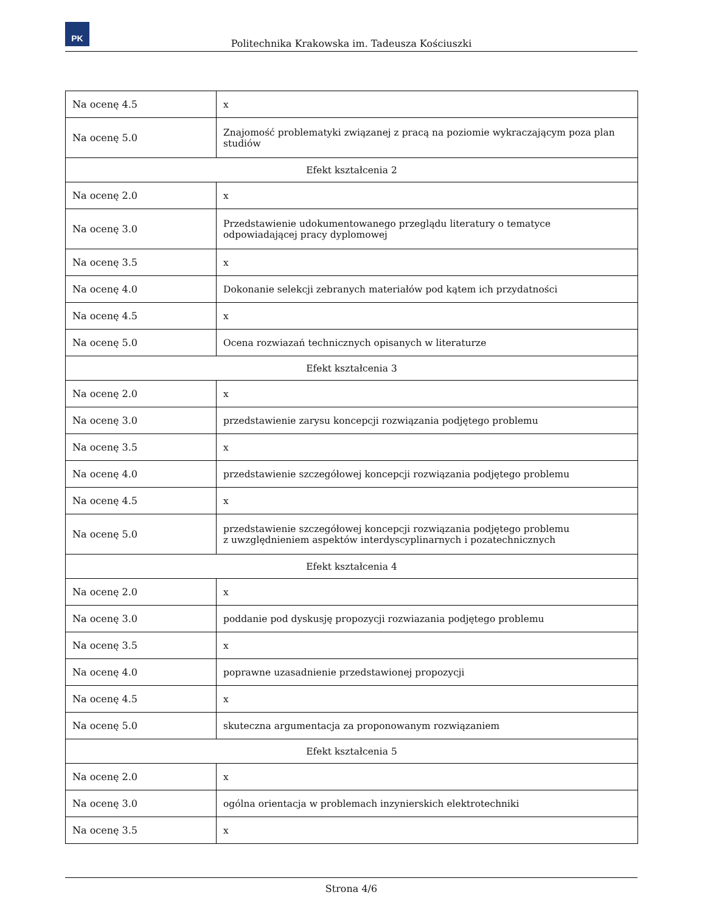PK
Politechnika Krakowska im. Tadeusza Kościuszki
| Na ocenę 4.5 | x |
| Na ocenę 5.0 | Znajomość problematyki związanej z pracą na poziomie wykraczającym poza plan studiów |
| Efekt kształcenia 2 | |
| Na ocenę 2.0 | x |
| Na ocenę 3.0 | Przedstawienie udokumentowanego przeglądu literatury o tematyce odpowiadającej pracy dyplomowej |
| Na ocenę 3.5 | x |
| Na ocenę 4.0 | Dokonanie selekcji zebranych materiałów pod kątem ich przydatności |
| Na ocenę 4.5 | x |
| Na ocenę 5.0 | Ocena rozwiazań technicznych opisanych w literaturze |
| Efekt kształcenia 3 | |
| Na ocenę 2.0 | x |
| Na ocenę 3.0 | przedstawienie zarysu koncepcji rozwiązania podjętego problemu |
| Na ocenę 3.5 | x |
| Na ocenę 4.0 | przedstawienie szczegółowej koncepcji rozwiązania podjętego problemu |
| Na ocenę 4.5 | x |
| Na ocenę 5.0 | przedstawienie szczegółowej koncepcji rozwiązania podjętego problemu z uwzględnieniem aspektów interdyscyplinarnych i pozatechnicznych |
| Efekt kształcenia 4 | |
| Na ocenę 2.0 | x |
| Na ocenę 3.0 | poddanie pod dyskusję propozycji rozwiazania podjętego problemu |
| Na ocenę 3.5 | x |
| Na ocenę 4.0 | poprawne uzasadnienie przedstawionej propozycji |
| Na ocenę 4.5 | x |
| Na ocenę 5.0 | skuteczna argumentacja za proponowanym rozwiązaniem |
| Efekt kształcenia 5 | |
| Na ocenę 2.0 | x |
| Na ocenę 3.0 | ogólna orientacja w problemach inzynierskich elektrotechniki |
| Na ocenę 3.5 | x |
Strona 4/6